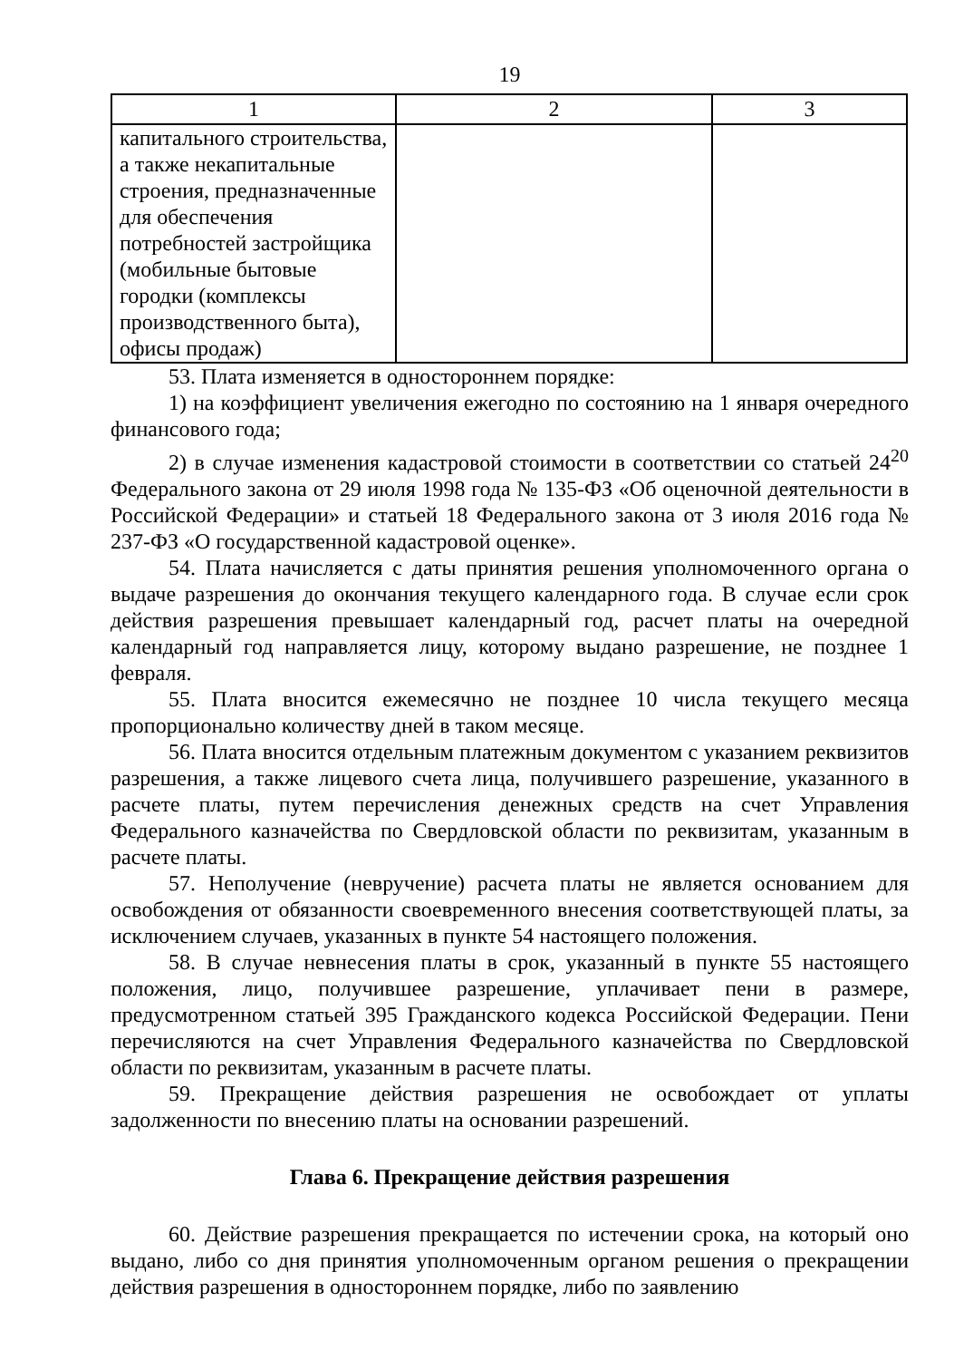19
| 1 | 2 | 3 |
| --- | --- | --- |
| капитального строительства, а также некапитальные строения, предназначенные для обеспечения потребностей застройщика (мобильные бытовые городки (комплексы производственного быта), офисы продаж) | | |
53. Плата изменяется в одностороннем порядке:
1) на коэффициент увеличения ежегодно по состоянию на 1 января очередного финансового года;
2) в случае изменения кадастровой стоимости в соответствии со статьей 24<sup>20</sup> Федерального закона от 29 июля 1998 года № 135-ФЗ «Об оценочной деятельности в Российской Федерации» и статьей 18 Федерального закона от 3 июля 2016 года № 237-ФЗ «О государственной кадастровой оценке».
54. Плата начисляется с даты принятия решения уполномоченного органа о выдаче разрешения до окончания текущего календарного года. В случае если срок действия разрешения превышает календарный год, расчет платы на очередной календарный год направляется лицу, которому выдано разрешение, не позднее 1 февраля.
55. Плата вносится ежемесячно не позднее 10 числа текущего месяца пропорционально количеству дней в таком месяце.
56. Плата вносится отдельным платежным документом с указанием реквизитов разрешения, а также лицевого счета лица, получившего разрешение, указанного в расчете платы, путем перечисления денежных средств на счет Управления Федерального казначейства по Свердловской области по реквизитам, указанным в расчете платы.
57. Неполучение (невручение) расчета платы не является основанием для освобождения от обязанности своевременного внесения соответствующей платы, за исключением случаев, указанных в пункте 54 настоящего положения.
58. В случае невнесения платы в срок, указанный в пункте 55 настоящего положения, лицо, получившее разрешение, уплачивает пени в размере, предусмотренном статьей 395 Гражданского кодекса Российской Федерации. Пени перечисляются на счет Управления Федерального казначейства по Свердловской области по реквизитам, указанным в расчете платы.
59. Прекращение действия разрешения не освобождает от уплаты задолженности по внесению платы на основании разрешений.
Глава 6. Прекращение действия разрешения
60. Действие разрешения прекращается по истечении срока, на который оно выдано, либо со дня принятия уполномоченным органом решения о прекращении действия разрешения в одностороннем порядке, либо по заявлению